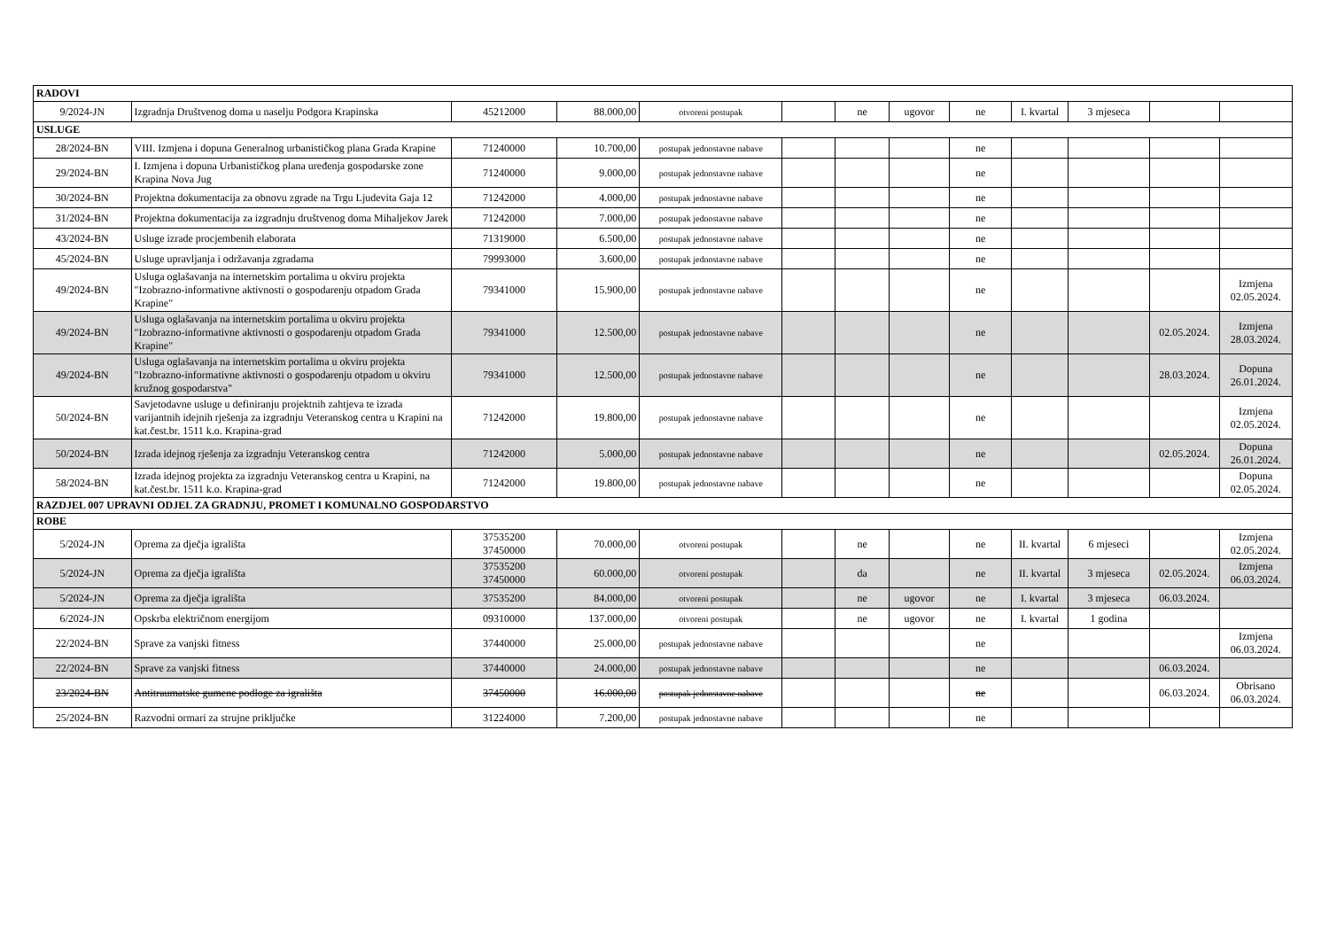| RADOVI | | | | | | | | | | | | |
| 9/2024-JN | Izgradnja Društvenog doma u naselju Podgora Krapinska | 45212000 | 88.000,00 | otvoreni postupak | | ne | ugovor | ne | I. kvartal | 3 mjeseca | | |
| USLUGE | | | | | | | | | | | | |
| 28/2024-BN | VIII. Izmjena i dopuna Generalnog urbanističkog plana Grada Krapine | 71240000 | 10.700,00 | postupak jednostavne nabave | | | | ne | | | | |
| 29/2024-BN | I. Izmjena i dopuna Urbanističkog plana uređenja gospodarske zone Krapina Nova Jug | 71240000 | 9.000,00 | postupak jednostavne nabave | | | | ne | | | | |
| 30/2024-BN | Projektna dokumentacija za obnovu zgrade na Trgu Ljudevita Gaja 12 | 71242000 | 4.000,00 | postupak jednostavne nabave | | | | ne | | | | |
| 31/2024-BN | Projektna dokumentacija za izgradnju društvenog doma Mihaljekov Jarek | 71242000 | 7.000,00 | postupak jednostavne nabave | | | | ne | | | | |
| 43/2024-BN | Usluge izrade procjembenih elaborata | 71319000 | 6.500,00 | postupak jednostavne nabave | | | | ne | | | | |
| 45/2024-BN | Usluge upravljanja i održavanja zgradama | 79993000 | 3.600,00 | postupak jednostavne nabave | | | | ne | | | | |
| 49/2024-BN | Usluga oglašavanja na internetskim portalima u okviru projekta "Izobrazno-informativne aktivnosti o gospodarenju otpadom Grada Krapine" | 79341000 | 15.900,00 | postupak jednostavne nabave | | | | ne | | | | Izmjena 02.05.2024. |
| 49/2024-BN | Usluga oglašavanja na internetskim portalima u okviru projekta "Izobrazno-informativne aktivnosti o gospodarenju otpadom Grada Krapine" | 79341000 | 12.500,00 | postupak jednostavne nabave | | | | ne | | | 02.05.2024. | Izmjena 28.03.2024. |
| 49/2024-BN | Usluga oglašavanja na internetskim portalima u okviru projekta "Izobrazno-informativne aktivnosti o gospodarenju otpadom u okviru kružnog gospodarstva" | 79341000 | 12.500,00 | postupak jednostavne nabave | | | | ne | | | 28.03.2024. | Dopuna 26.01.2024. |
| 50/2024-BN | Savjetodavne usluge u definiranju projektnih zahtjeva te izrada varijantnih idejnih rješenja za izgradnju Veteranskog centra u Krapini na kat.čest.br. 1511 k.o. Krapina-grad | 71242000 | 19.800,00 | postupak jednostavne nabave | | | | ne | | | | Izmjena 02.05.2024. |
| 50/2024-BN | Izrada idejnog rješenja za izgradnju Veteranskog centra | 71242000 | 5.000,00 | postupak jednostavne nabave | | | | ne | | | 02.05.2024. | Dopuna 26.01.2024. |
| 58/2024-BN | Izrada idejnog projekta za izgradnju Veteranskog centra u Krapini, na kat.čest.br. 1511 k.o. Krapina-grad | 71242000 | 19.800,00 | postupak jednostavne nabave | | | | ne | | | | Dopuna 02.05.2024. |
| RAZDJEL 007 UPRAVNI ODJEL ZA GRADNJU, PROMET I KOMUNALNO GOSPODARSTVO | | | | | | | | | | | | |
| ROBE | | | | | | | | | | | | |
| 5/2024-JN | Oprema za dječja igrališta | 37535200 37450000 | 70.000,00 | otvoreni postupak | | ne | | ne | II. kvartal | 6 mjeseci | | Izmjena 02.05.2024. |
| 5/2024-JN | Oprema za dječja igrališta | 37535200 37450000 | 60.000,00 | otvoreni postupak | | da | | ne | II. kvartal | 3 mjeseca | 02.05.2024. | Izmjena 06.03.2024. |
| 5/2024-JN | Oprema za dječja igrališta | 37535200 | 84.000,00 | otvoreni postupak | | ne | ugovor | ne | I. kvartal | 3 mjeseca | 06.03.2024. | |
| 6/2024-JN | Opskrba električnom energijom | 09310000 | 137.000,00 | otvoreni postupak | | ne | ugovor | ne | I. kvartal | 1 godina | | |
| 22/2024-BN | Sprave za vanjski fitness | 37440000 | 25.000,00 | postupak jednostavne nabave | | | | ne | | | | Izmjena 06.03.2024. |
| 22/2024-BN | Sprave za vanjski fitness | 37440000 | 24.000,00 | postupak jednostavne nabave | | | | ne | | | 06.03.2024. | |
| 23/2024-BN | Antitraumatske gumene podloge za igrališta | 37450000 | 16.000,00 | postupak jednostavne nabave | | | | ne | | | 06.03.2024. | Obrisano 06.03.2024. |
| 25/2024-BN | Razvodni ormari za strujne priključke | 31224000 | 7.200,00 | postupak jednostavne nabave | | | | ne | | | | |